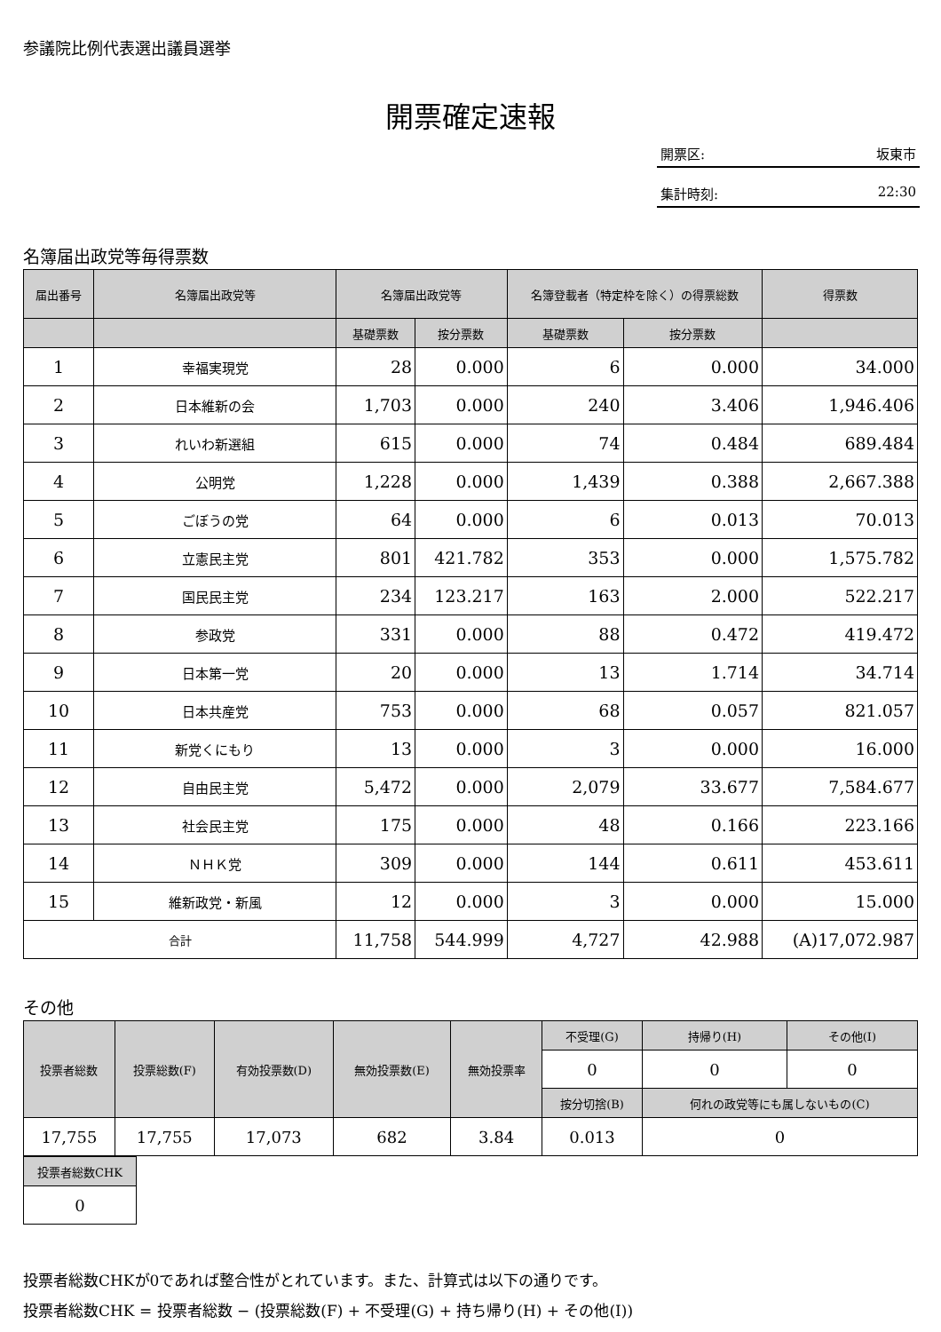参議院比例代表選出議員選挙
開票確定速報
開票区: 坂東市
集計時刻: 22:30
名簿届出政党等毎得票数
| 届出番号 | 名簿届出政党等 | 名簿届出政党等 | | 名簿登載者（特定枠を除く）の得票総数 | | 得票数 |
| --- | --- | --- | --- | --- | --- | --- |
| | | 基礎票数 | 按分票数 | 基礎票数 | 按分票数 | |
| 1 | 幸福実現党 | 28 | 0.000 | 6 | 0.000 | 34.000 |
| 2 | 日本維新の会 | 1,703 | 0.000 | 240 | 3.406 | 1,946.406 |
| 3 | れいわ新選組 | 615 | 0.000 | 74 | 0.484 | 689.484 |
| 4 | 公明党 | 1,228 | 0.000 | 1,439 | 0.388 | 2,667.388 |
| 5 | ごぼうの党 | 64 | 0.000 | 6 | 0.013 | 70.013 |
| 6 | 立憲民主党 | 801 | 421.782 | 353 | 0.000 | 1,575.782 |
| 7 | 国民民主党 | 234 | 123.217 | 163 | 2.000 | 522.217 |
| 8 | 参政党 | 331 | 0.000 | 88 | 0.472 | 419.472 |
| 9 | 日本第一党 | 20 | 0.000 | 13 | 1.714 | 34.714 |
| 10 | 日本共産党 | 753 | 0.000 | 68 | 0.057 | 821.057 |
| 11 | 新党くにもり | 13 | 0.000 | 3 | 0.000 | 16.000 |
| 12 | 自由民主党 | 5,472 | 0.000 | 2,079 | 33.677 | 7,584.677 |
| 13 | 社会民主党 | 175 | 0.000 | 48 | 0.166 | 223.166 |
| 14 | ＮＨＫ党 | 309 | 0.000 | 144 | 0.611 | 453.611 |
| 15 | 維新政党・新風 | 12 | 0.000 | 3 | 0.000 | 15.000 |
| 合計 | | 11,758 | 544.999 | 4,727 | 42.988 | (A)17,072.987 |
その他
| 投票者総数 | 投票総数(F) | 有効投票数(D) | 無効投票数(E) | 無効投票率 | 不受理(G) | 持帰り(H) | その他(I) |
| --- | --- | --- | --- | --- | --- | --- | --- |
| | | | | | 0 | 0 | 0 |
| | | | | | 按分切捨(B) | 何れの政党等にも属しないもの(C) | |
| 17,755 | 17,755 | 17,073 | 682 | 3.84 | 0.013 | 0 | |
| 投票者総数CHK |
| --- |
| 0 |
投票者総数CHKが0であれば整合性がとれています。また、計算式は以下の通りです。
投票者総数CHK = 投票者総数 − (投票総数(F) + 不受理(G) + 持ち帰り(H) + その他(I))